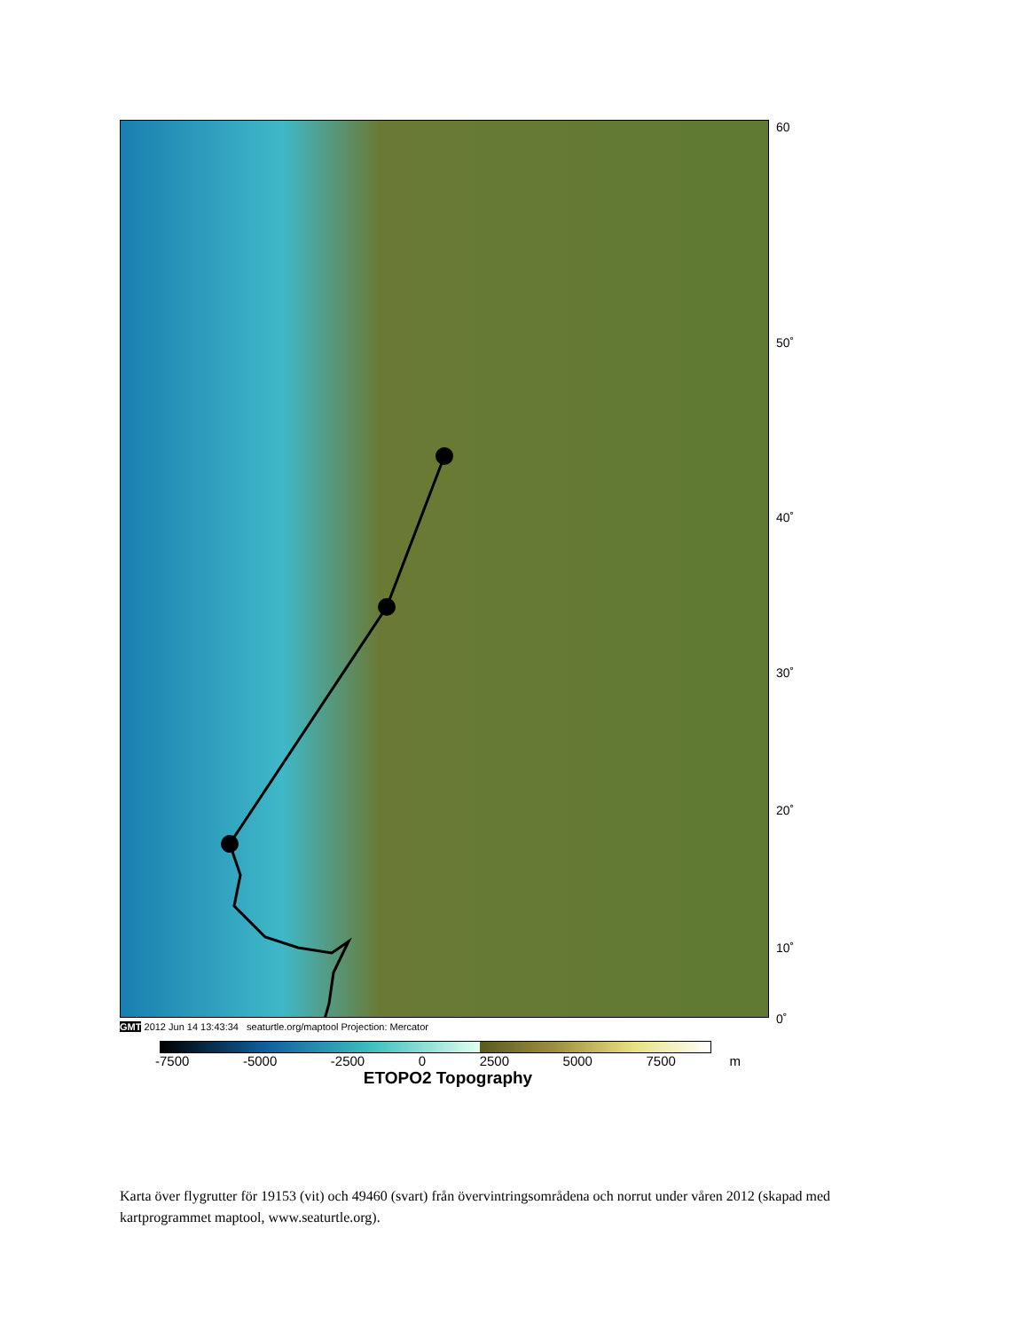GMT 2012 Jun 14 13:43:34 seaturtle.org/maptool Projection: Mercator
-7500 -5000 -2500 0 2500 5000 7500 m
ETOPO2 Topography
60
50˚
40˚
30˚
20˚
10˚
0˚
Karta över flygrutter för 19153 (vit) och 49460 (svart) från övervintringsområdena och norrut under våren 2012 (skapad med kartprogrammet maptool, www.seaturtle.org).